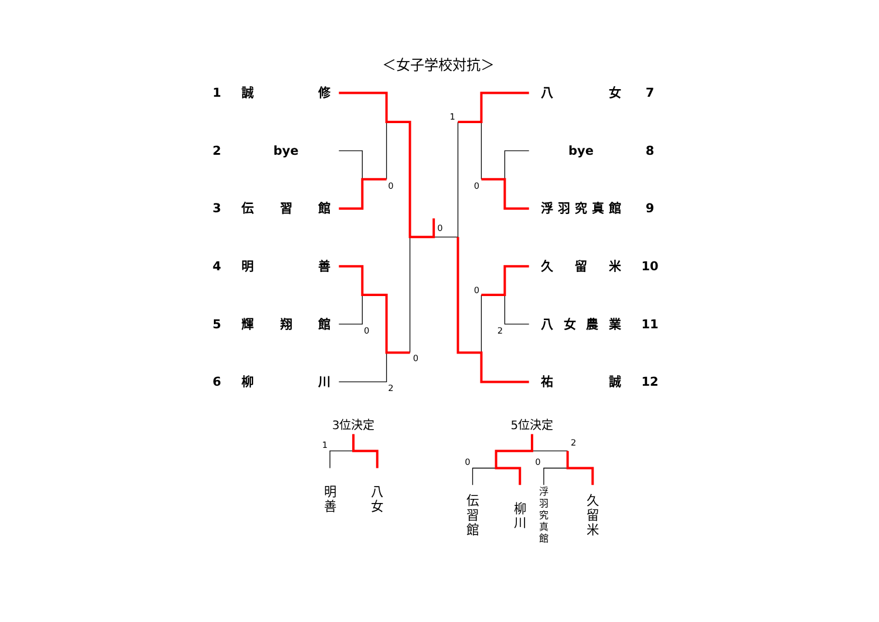＜女子学校対抗＞
1 誠 修
2 bye
3 伝 習 館
4 明 善
5 輝 翔 館
6 柳 川
1
0
0
0
0
0
2
0
2
八 女 7
bye 8
浮 羽 究 真 館 9
久 留 米 10
八 女 農 業 11
祐 誠 12
3位決定
5位決定
1
0
0
2
明
善
八
女
伝
習
館
柳
川
久
留
米
浮
羽
究
真
館